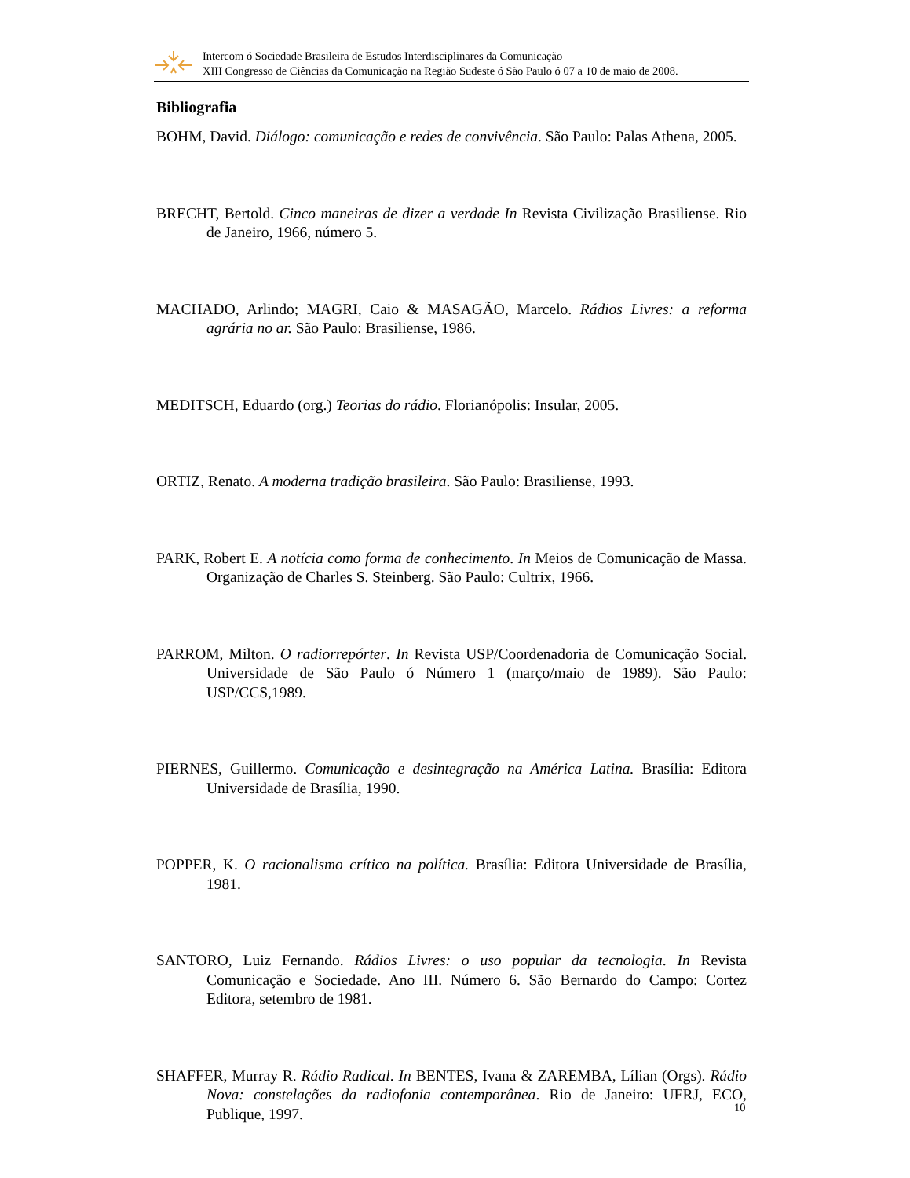Intercom ó Sociedade Brasileira de Estudos Interdisciplinares da Comunicação
XIII Congresso de Ciências da Comunicação na Região Sudeste ó São Paulo ó 07 a 10 de maio de 2008.
Bibliografia
BOHM, David. Diálogo: comunicação e redes de convivência. São Paulo: Palas Athena, 2005.
BRECHT, Bertold. Cinco maneiras de dizer a verdade In Revista Civilização Brasiliense. Rio de Janeiro, 1966, número 5.
MACHADO, Arlindo; MAGRI, Caio & MASAGÃO, Marcelo. Rádios Livres: a reforma agrária no ar. São Paulo: Brasiliense, 1986.
MEDITSCH, Eduardo (org.) Teorias do rádio. Florianópolis: Insular, 2005.
ORTIZ, Renato. A moderna tradição brasileira. São Paulo: Brasiliense, 1993.
PARK, Robert E. A notícia como forma de conhecimento. In Meios de Comunicação de Massa. Organização de Charles S. Steinberg. São Paulo: Cultrix, 1966.
PARROM, Milton. O radiorrepórter. In Revista USP/Coordenadoria de Comunicação Social. Universidade de São Paulo ó Número 1 (março/maio de 1989). São Paulo: USP/CCS,1989.
PIERNES, Guillermo. Comunicação e desintegração na América Latina. Brasília: Editora Universidade de Brasília, 1990.
POPPER, K. O racionalismo crítico na política. Brasília: Editora Universidade de Brasília, 1981.
SANTORO, Luiz Fernando. Rádios Livres: o uso popular da tecnologia. In Revista Comunicação e Sociedade. Ano III. Número 6. São Bernardo do Campo: Cortez Editora, setembro de 1981.
SHAFFER, Murray R. Rádio Radical. In BENTES, Ivana & ZAREMBA, Lílian (Orgs). Rádio Nova: constelações da radiofonia contemporânea. Rio de Janeiro: UFRJ, ECO, Publique, 1997.
10